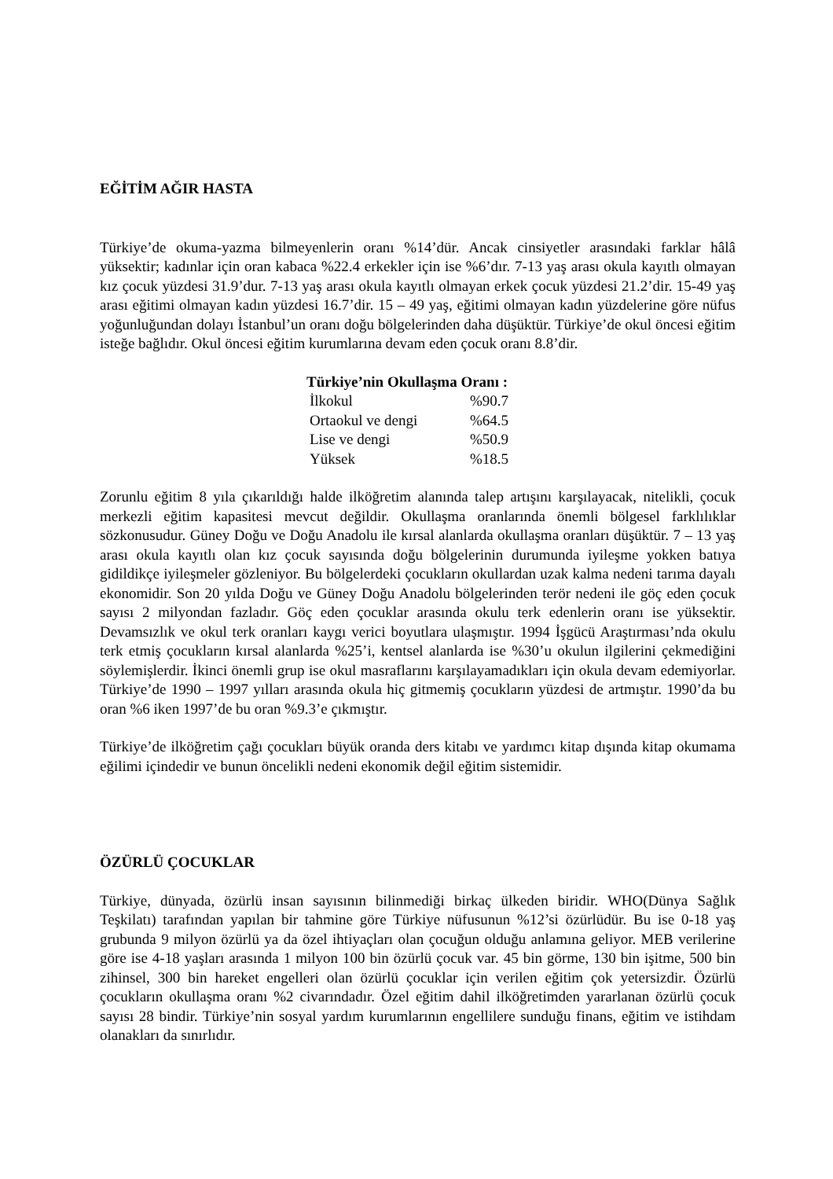EĞİTİM AĞIR HASTA
Türkiye’de okuma-yazma bilmeyenlerin oranı %14’dür. Ancak cinsiyetler arasındaki farklar hâlâ yüksektir; kadınlar için oran kabaca %22.4 erkekler için ise %6’dır. 7-13 yaş arası okula kayıtlı olmayan kız çocuk yüzdesi 31.9’dur. 7-13 yaş arası okula kayıtlı olmayan erkek çocuk yüzdesi 21.2’dir. 15-49 yaş arası eğitimi olmayan kadın yüzdesi 16.7’dir. 15 – 49 yaş, eğitimi olmayan kadın yüzdelerine göre nüfus yoğunluğundan dolayı İstanbul’un oranı doğu bölgelerinden daha düşüktür. Türkiye’de okul öncesi eğitim isteğe bağlıdır. Okul öncesi eğitim kurumlarına devam eden çocuk oranı 8.8’dir.
| Türkiye’nin Okullaşma Oranı : | |
| --- | --- |
| İlkokul | %90.7 |
| Ortaokul ve dengi | %64.5 |
| Lise ve dengi | %50.9 |
| Yüksek | %18.5 |
Zorunlu eğitim 8 yıla çıkarıldığı halde ilköğretim alanında talep artışını karşılayacak, nitelikli, çocuk merkezli eğitim kapasitesi mevcut değildir. Okullaşma oranlarında önemli bölgesel farklılıklar sözkonusudur. Güney Doğu ve Doğu Anadolu ile kırsal alanlarda okullaşma oranları düşüktür. 7 – 13 yaş arası okula kayıtlı olan kız çocuk sayısında doğu bölgelerinin durumunda iyileşme yokken batıya gidildikçe iyileşmeler gözleniyor. Bu bölgelerdeki çocukların okullardan uzak kalma nedeni tarıma dayalı ekonomidir. Son 20 yılda Doğu ve Güney Doğu Anadolu bölgelerinden terör nedeni ile göç eden çocuk sayısı 2 milyondan fazladır. Göç eden çocuklar arasında okulu terk edenlerin oranı ise yüksektir. Devamsızlık ve okul terk oranları kaygı verici boyutlara ulaşmıştır. 1994 İşgücü Araştırması’nda okulu terk etmiş çocukların kırsal alanlarda %25’i, kentsel alanlarda ise %30’u okulun ilgilerini çekmediğini söylemişlerdir. İkinci önemli grup ise okul masraflarını karşılayamadıkları için okula devam edemiyorlar. Türkiye’de 1990 – 1997 yılları arasında okula hiç gitmemiş çocukların yüzdesi de artmıştır. 1990’da bu oran %6 iken 1997’de bu oran %9.3’e çıkmıştır.
Türkiye’de ilköğretim çağı çocukları büyük oranda ders kitabı ve yardımcı kitap dışında kitap okumama eğilimi içindedir ve bunun öncelikli nedeni ekonomik değil eğitim sistemidir.
ÖZÜRLÜ ÇOCUKLAR
Türkiye, dünyada, özürlü insan sayısının bilinmediği birkaç ülkeden biridir. WHO(Dünya Sağlık Teşkilatı) tarafından yapılan bir tahmine göre Türkiye nüfusunun %12’si özürlüdür. Bu ise 0-18 yaş grubunda 9 milyon özürlü ya da özel ihtiyaçları olan çocuğun olduğu anlamına geliyor. MEB verilerine göre ise 4-18 yaşları arasında 1 milyon 100 bin özürlü çocuk var. 45 bin görme, 130 bin işitme, 500 bin zihinsel, 300 bin hareket engelleri olan özürlü çocuklar için verilen eğitim çok yetersizdir. Özürlü çocukların okullaşma oranı %2 civarındadır. Özel eğitim dahil ilköğretimden yararlanan özürlü çocuk sayısı 28 bindir. Türkiye’nin sosyal yardım kurumlarının engellilere sunduğu finans, eğitim ve istihdam olanakları da sınırlıdır.